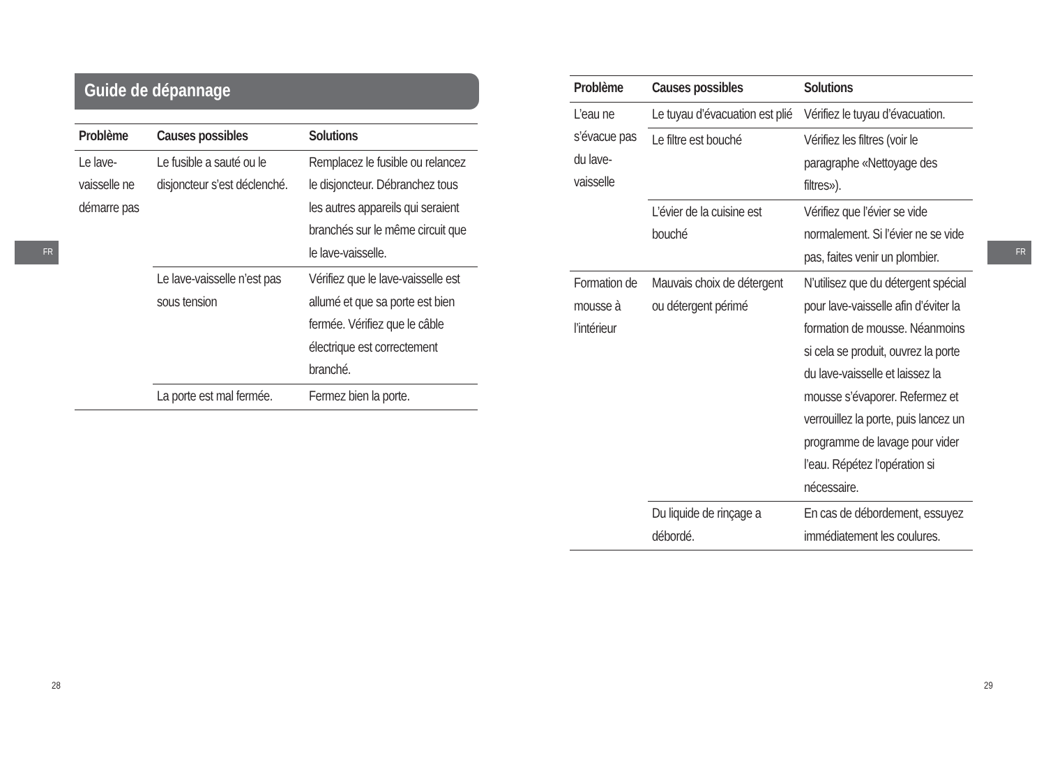Guide de dépannage
| Problème | Causes possibles | Solutions |
| --- | --- | --- |
| Le lave-vaisselle ne démarre pas | Le fusible a sauté ou le disjoncteur s’est déclenché. | Remplacez le fusible ou relancez le disjoncteur. Débranchez tous les autres appareils qui seraient branchés sur le même circuit que le lave-vaisselle. |
| | Le lave-vaisselle n’est pas sous tension | Vérifiez que le lave-vaisselle est allumé et que sa porte est bien fermée. Vérifiez que le câble électrique est correctement branché. |
| | La porte est mal fermée. | Fermez bien la porte. |
FR
28
| Problème | Causes possibles | Solutions |
| --- | --- | --- |
| L’eau ne s’évacue pas du lave-vaisselle | Le tuyau d’évacuation est plié | Vérifiez le tuyau d’évacuation. |
| | Le filtre est bouché | Vérifiez les filtres (voir le paragraphe «Nettoyage des filtres»). |
| | L’évier de la cuisine est bouché | Vérifiez que l’évier se vide normalement. Si l’évier ne se vide pas, faites venir un plombier. |
| Formation de mousse à l’intérieur | Mauvais choix de détergent ou détergent périmé | N’utilisez que du détergent spécial pour lave-vaisselle afin d’éviter la formation de mousse. Néanmoins si cela se produit, ouvrez la porte du lave-vaisselle et laissez la mousse s’évaporer. Refermez et verrouillez la porte, puis lancez un programme de lavage pour vider l’eau. Répétez l’opération si nécessaire. |
| | Du liquide de rinçage a débordé. | En cas de débordement, essuyez immédiatement les coulures. |
FR
29